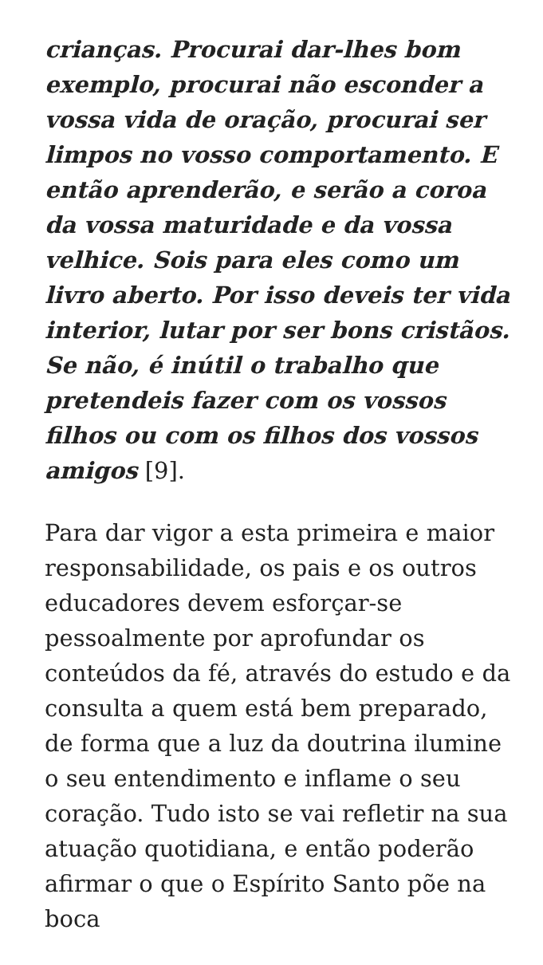crianças. Procurai dar-lhes bom exemplo, procurai não esconder a vossa vida de oração, procurai ser limpos no vosso comportamento. E então aprenderão, e serão a coroa da vossa maturidade e da vossa velhice. Sois para eles como um livro aberto. Por isso deveis ter vida interior, lutar por ser bons cristãos. Se não, é inútil o trabalho que pretendeis fazer com os vossos filhos ou com os filhos dos vossos amigos [9].
Para dar vigor a esta primeira e maior responsabilidade, os pais e os outros educadores devem esforçar-se pessoalmente por aprofundar os conteúdos da fé, através do estudo e da consulta a quem está bem preparado, de forma que a luz da doutrina ilumine o seu entendimento e inflame o seu coração. Tudo isto se vai refletir na sua atuação quotidiana, e então poderão afirmar o que o Espírito Santo põe na boca